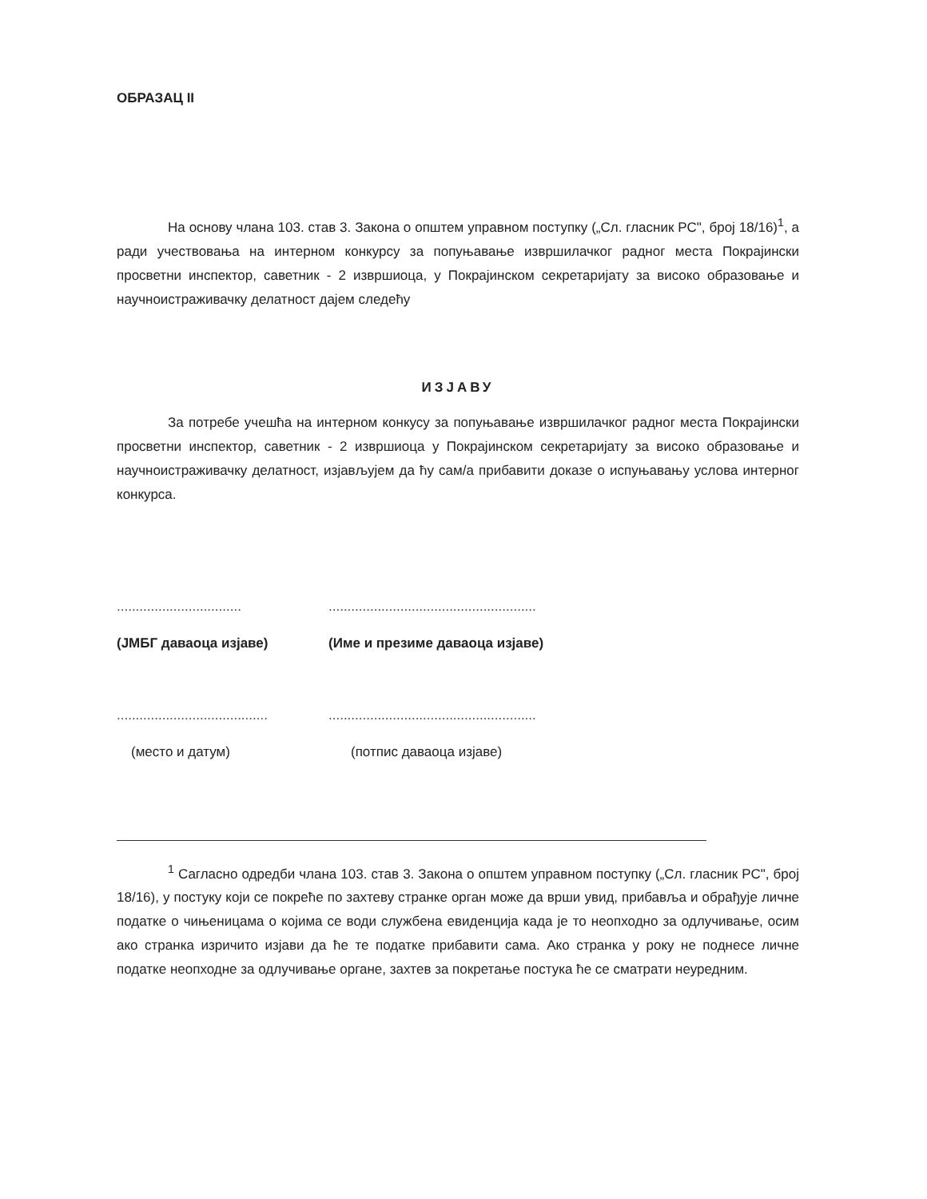ОБРАЗАЦ II
На основу члана 103. став 3. Закона о општем управном поступку („Сл. гласник РС", број 18/16)<sup>1</sup>, а ради учествовања на интерном конкурсу за попуњавање извршилачког радног места Покрајински просветни инспектор, саветник - 2 извршиоца, у Покрајинском секретаријату за високо образовање и научноистраживачку делатност дајем следећу
ИЗЈАВУ
За потребе учешћа на интерном конкусу за попуњавање извршилачког радног места Покрајински просветни инспектор, саветник - 2 извршиоца у Покрајинском секретаријату за високо образовање и научноистраживачку делатност, изјављујем да ћу сам/а прибавити доказе о испуњавању услова интерног конкурса.
.................................
(ЈМБГ даваоца изјаве)
.......................................................
(Име и презиме даваоца изјаве)
........................................
(место и датум)
.......................................................
(потпис даваоца изјаве)
<sup>1</sup> Сагласно одредби члана 103. став 3. Закона о општем управном поступку („Сл. гласник РС", број 18/16), у постуку који се покреће по захтеву странке орган може да врши увид, прибавља и обрађује личне податке о чињеницама о којима се води службена евиденција када је то неопходно за одлучивање, осим ако странка изричито изјави да ће те податке прибавити сама. Ако странка у року не поднесе личне податке неопходне за одлучивање органе, захтев за покретање постука ће се сматрати неуредним.